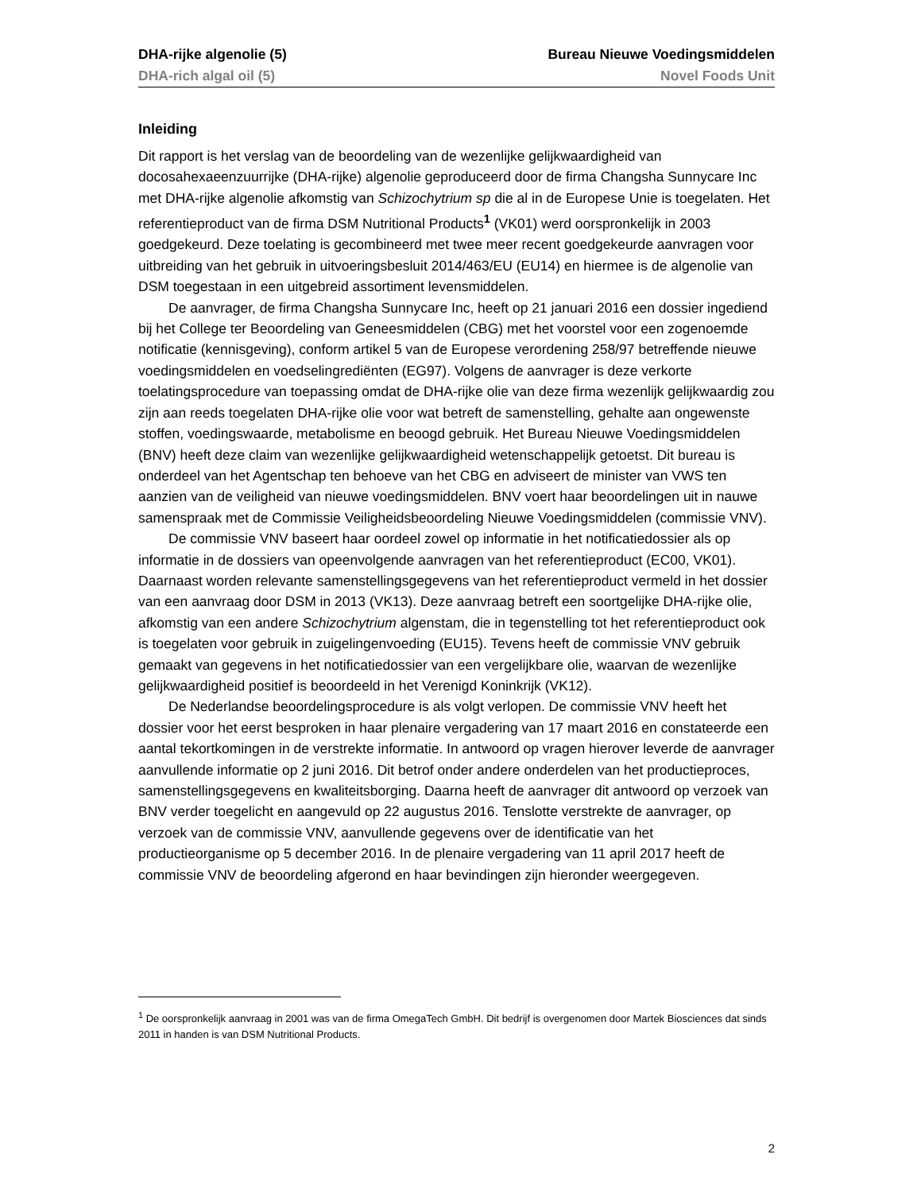DHA-rijke algenolie (5) Bureau Nieuwe Voedingsmiddelen
DHA-rich algal oil (5) Novel Foods Unit
Inleiding
Dit rapport is het verslag van de beoordeling van de wezenlijke gelijkwaardigheid van docosahexaeenzuurrijke (DHA-rijke) algenolie geproduceerd door de firma Changsha Sunnycare Inc met DHA-rijke algenolie afkomstig van Schizochytrium sp die al in de Europese Unie is toegelaten. Het referentieproduct van de firma DSM Nutritional Products<sup>1</sup> (VK01) werd oorspronkelijk in 2003 goedgekeurd. Deze toelating is gecombineerd met twee meer recent goedgekeurde aanvragen voor uitbreiding van het gebruik in uitvoeringsbesluit 2014/463/EU (EU14) en hiermee is de algenolie van DSM toegestaan in een uitgebreid assortiment levensmiddelen.
De aanvrager, de firma Changsha Sunnycare Inc, heeft op 21 januari 2016 een dossier ingediend bij het College ter Beoordeling van Geneesmiddelen (CBG) met het voorstel voor een zogenoemde notificatie (kennisgeving), conform artikel 5 van de Europese verordening 258/97 betreffende nieuwe voedingsmiddelen en voedselingrediënten (EG97). Volgens de aanvrager is deze verkorte toelatingsprocedure van toepassing omdat de DHA-rijke olie van deze firma wezenlijk gelijkwaardig zou zijn aan reeds toegelaten DHA-rijke olie voor wat betreft de samenstelling, gehalte aan ongewenste stoffen, voedingswaarde, metabolisme en beoogd gebruik. Het Bureau Nieuwe Voedingsmiddelen (BNV) heeft deze claim van wezenlijke gelijkwaardigheid wetenschappelijk getoetst. Dit bureau is onderdeel van het Agentschap ten behoeve van het CBG en adviseert de minister van VWS ten aanzien van de veiligheid van nieuwe voedingsmiddelen. BNV voert haar beoordelingen uit in nauwe samenspraak met de Commissie Veiligheidsbeoordeling Nieuwe Voedingsmiddelen (commissie VNV).
De commissie VNV baseert haar oordeel zowel op informatie in het notificatiedossier als op informatie in de dossiers van opeenvolgende aanvragen van het referentieproduct (EC00, VK01). Daarnaast worden relevante samenstellingsgegevens van het referentieproduct vermeld in het dossier van een aanvraag door DSM in 2013 (VK13). Deze aanvraag betreft een soortgelijke DHA-rijke olie, afkomstig van een andere Schizochytrium algenstam, die in tegenstelling tot het referentieproduct ook is toegelaten voor gebruik in zuigelingenvoeding (EU15). Tevens heeft de commissie VNV gebruik gemaakt van gegevens in het notificatiedossier van een vergelijkbare olie, waarvan de wezenlijke gelijkwaardigheid positief is beoordeeld in het Verenigd Koninkrijk (VK12).
De Nederlandse beoordelingsprocedure is als volgt verlopen. De commissie VNV heeft het dossier voor het eerst besproken in haar plenaire vergadering van 17 maart 2016 en constateerde een aantal tekortkomingen in de verstrekte informatie. In antwoord op vragen hierover leverde de aanvrager aanvullende informatie op 2 juni 2016. Dit betrof onder andere onderdelen van het productieproces, samenstellingsgegevens en kwaliteitsborging. Daarna heeft de aanvrager dit antwoord op verzoek van BNV verder toegelicht en aangevuld op 22 augustus 2016. Tenslotte verstrekte de aanvrager, op verzoek van de commissie VNV, aanvullende gegevens over de identificatie van het productieorganisme op 5 december 2016. In de plenaire vergadering van 11 april 2017 heeft de commissie VNV de beoordeling afgerond en haar bevindingen zijn hieronder weergegeven.
<sup>1</sup> De oorspronkelijk aanvraag in 2001 was van de firma OmegaTech GmbH. Dit bedrijf is overgenomen door Martek Biosciences dat sinds 2011 in handen is van DSM Nutritional Products.
2